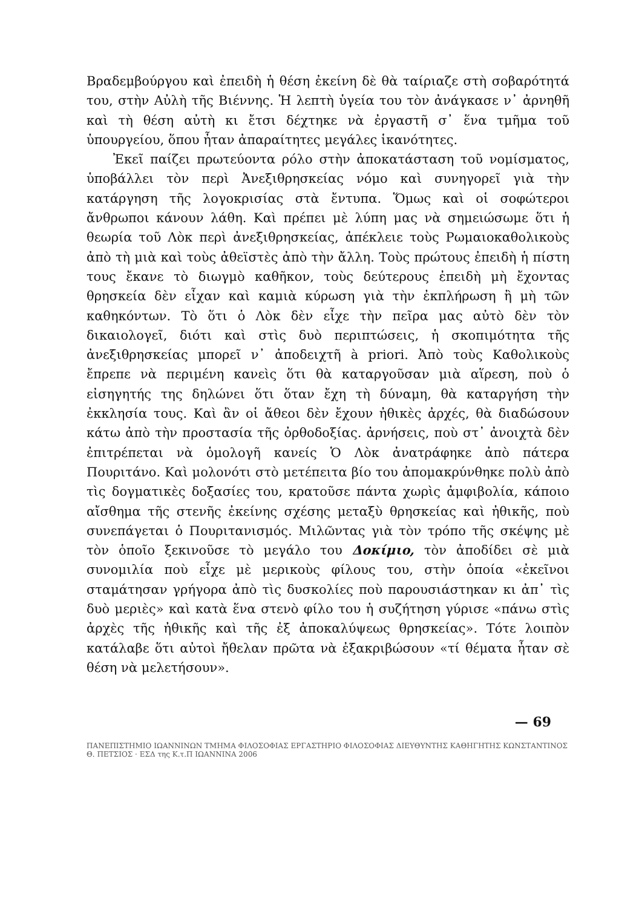Βραδεμβούργου καὶ ἐπειδὴ ἡ θέση ἐκείνη δὲ θὰ ταίριαζε στὴ σοβαρότητά του, στὴν Αὐλὴ τῆς Βιέννης. Ἡ λεπτὴ ὑγεία του τὸν ἀνάγκασε ν᾽ ἀρνηθῆ καὶ τὴ θέση αὐτὴ κι ἔτσι δέχτηκε νὰ ἐργαστῆ σ᾽ ἕνα τμῆμα τοῦ ὑπουργείου, ὅπου ἦταν ἀπαραίτητες μεγάλες ἱκανότητες.
Ἐκεῖ παίζει πρωτεύοντα ρόλο στὴν ἀποκατάσταση τοῦ νομίσματος, ὑποβάλλει τὸν περὶ Ἀνεξιθρησκείας νόμο καὶ συνηγορεῖ γιὰ τὴν κατάργηση τῆς λογοκρισίας στὰ ἔντυπα. Ὅμως καὶ οἱ σοφώτεροι ἄνθρωποι κάνουν λάθη. Καὶ πρέπει μὲ λύπη μας νὰ σημειώσωμε ὅτι ἡ θεωρία τοῦ Λὸκ περὶ ἀνεξιθρησκείας, ἀπέκλειε τοὺς Ρωμαιοκαθολικοὺς ἀπὸ τὴ μιὰ καὶ τοὺς ἀθεϊστὲς ἀπὸ τὴν ἄλλη. Τοὺς πρώτους ἐπειδὴ ἡ πίστη τους ἔκανε τὸ διωγμὸ καθῆκον, τοὺς δεύτερους ἐπειδὴ μὴ ἔχοντας θρησκεία δὲν εἶχαν καὶ καμιὰ κύρωση γιὰ τὴν ἐκπλήρωση ἢ μὴ τῶν καθηκόντων. Τὸ ὅτι ὁ Λὸκ δὲν εἶχε τὴν πεῖρα μας αὐτὸ δὲν τὸν δικαιολογεῖ, διότι καὶ στὶς δυὸ περιπτώσεις, ἡ σκοπιμότητα τῆς ἀνεξιθρησκείας μπορεῖ ν᾽ ἀποδειχτῆ à priori. Ἀπὸ τοὺς Καθολικοὺς ἔπρεπε νὰ περιμένη κανεὶς ὅτι θὰ καταργοῦσαν μιὰ αἵρεση, ποὺ ὁ εἰσηγητής της δηλώνει ὅτι ὅταν ἔχη τὴ δύναμη, θὰ καταργήση τὴν ἐκκλησία τους. Καὶ ἂν οἱ ἄθεοι δὲν ἔχουν ἠθικὲς ἀρχές, θὰ διαδώσουν κάτω ἀπὸ τὴν προστασία τῆς ὀρθοδοξίας. ἀρνήσεις, ποὺ στ᾽ ἀνοιχτὰ δὲν ἐπιτρέπεται νὰ ὁμολογῆ κανείς Ὁ Λὸκ ἀνατράφηκε ἀπὸ πάτερα Πουριτάνο. Καὶ μολονότι στὸ μετέπειτα βίο του ἀπομακρύνθηκε πολὺ ἀπὸ τὶς δογματικὲς δοξασίες του, κρατοῦσε πάντα χωρὶς ἀμφιβολία, κάποιο αἴσθημα τῆς στενῆς ἐκείνης σχέσης μεταξὺ θρησκείας καὶ ἠθικῆς, ποὺ συνεπάγεται ὁ Πουριτανισμός. Μιλῶντας γιὰ τὸν τρόπο τῆς σκέψης μὲ τὸν ὁποῖο ξεκινοῦσε τὸ μεγάλο του Δοκίμιο, τὸν ἀποδίδει σὲ μιὰ συνομιλία ποὺ εἶχε μὲ μερικοὺς φίλους του, στὴν ὁποία «ἐκεῖνοι σταμάτησαν γρήγορα ἀπὸ τὶς δυσκολίες ποὺ παρουσιάστηκαν κι ἀπ᾽ τὶς δυὸ μεριὲς» καὶ κατὰ ἕνα στενὸ φίλο του ἡ συζήτηση γύρισε «πάνω στὶς ἀρχὲς τῆς ἠθικῆς καὶ τῆς ἐξ ἀποκαλύψεως θρησκείας». Τότε λοιπὸν κατάλαβε ὅτι αὐτοὶ ἤθελαν πρῶτα νὰ ἐξακριβώσουν «τί θέματα ἦταν σὲ θέση νὰ μελετήσουν».
— 69
ΠΑΝΕΠΙΣΤΗΜΙΟ ΙΩΑΝΝΙΝΩΝ ΤΜΗΜΑ ΦΙΛΟΣΟΦΙΑΣ ΕΡΓΑΣΤΗΡΙΟ ΦΙΛΟΣΟΦΙΑΣ ΔΙΕΥΘΥΝΤΗΣ ΚΑΘΗΓΗΤΗΣ ΚΩΝΣΤΑΝΤΙΝΟΣ Θ. ΠΕΤΣΙΟΣ · ΕΣΔ της Κ.τ.Π ΙΩΑΝΝΙΝΑ 2006